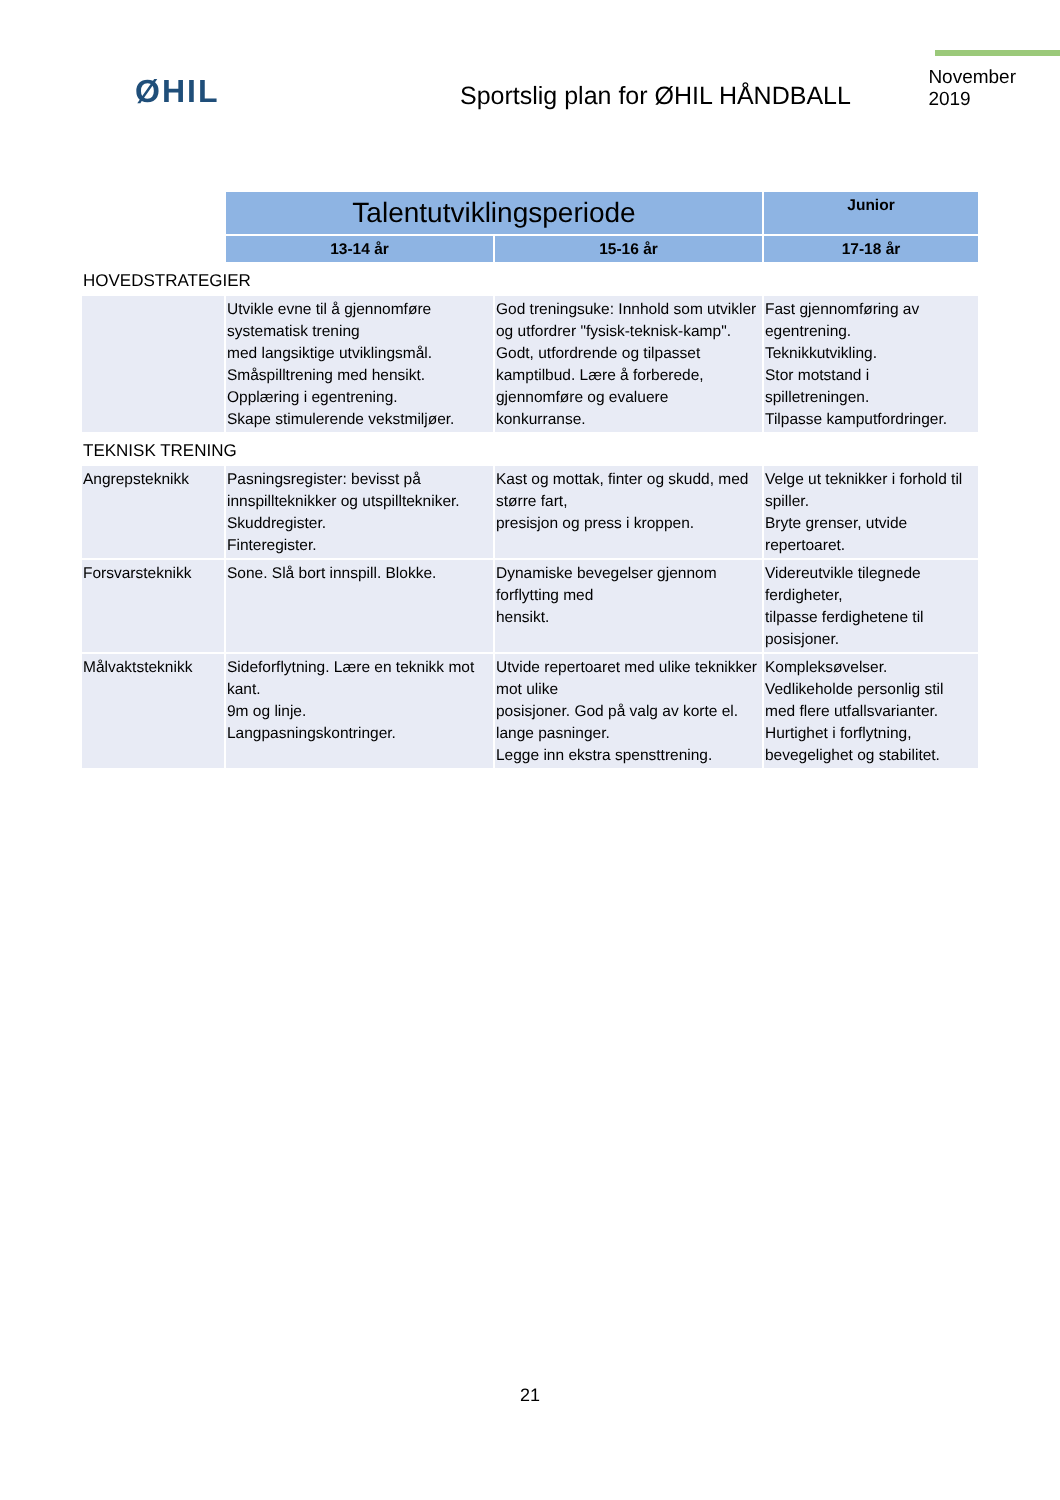ØHIL
Sportslig plan for ØHIL HÅNDBALL
November 2019
| | Talentutviklingsperiode | | Junior |
| | 13-14 år | 15-16 år | 17-18 år |
| HOVEDSTRATEGIER | | | |
| | Utvikle evne til å gjennomføre systematisk trening med langsiktige utviklingsmål. Småspilltrening med hensikt. Opplæring i egentrening. Skape stimulerende vekstmiljøer. | God treningsuke: Innhold som utvikler og utfordrer "fysisk-teknisk-kamp". Godt, utfordrende og tilpasset kamptilbud. Lære å forberede, gjennomføre og evaluere konkurranse. | Fast gjennomføring av egentrening. Teknikkutvikling. Stor motstand i spilletreningen. Tilpasse kamputfordringer. |
| TEKNISK TRENING | | | |
| Angrepsteknikk | Pasningsregister: bevisst på innspillteknikker og utspilltekniker. Skuddregister. Finteregister. | Kast og mottak, finter og skudd, med større fart, presisjon og press i kroppen. | Velge ut teknikker i forhold til spiller. Bryte grenser, utvide repertoaret. |
| Forsvarsteknikk | Sone. Slå bort innspill. Blokke. | Dynamiske bevegelser gjennom forflytting med hensikt. | Videreutvikle tilegnede ferdigheter, tilpasse ferdighetene til posisjoner. |
| Målvaktsteknikk | Sideforflytning. Lære en teknikk mot kant. 9m og linje. Langpasningskontringer. | Utvide repertoaret med ulike teknikker mot ulike posisjoner. God på valg av korte el. lange pasninger. Legge inn ekstra spensttrening. | Kompleksøvelser. Vedlikeholde personlig stil med flere utfallsvarianter. Hurtighet i forflytning, bevegelighet og stabilitet. |
21